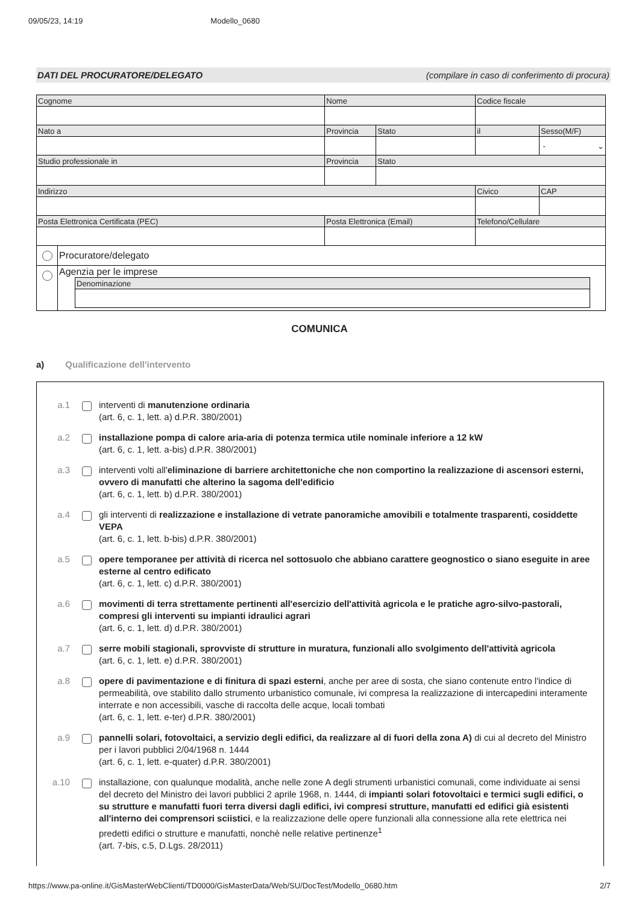09/05/23, 14:19 Modello_0680
DATI DEL PROCURATORE/DELEGATO (compilare in caso di conferimento di procura)
| Cognome | | Nome | | Codice fiscale | |
| Nato a | | Provincia | Stato | il | Sesso(M/F) |
| | | | | | - ⌄ |
| Studio professionale in | | Provincia | Stato | | |
| Indirizzo | | | | Civico | CAP |
| Posta Elettronica Certificata (PEC) | | Posta Elettronica (Email) | | Telefono/Cellulare | |
| | Procuratore/delegato | | | | |
| | Agenzia per le imprese / Denominazione / | | | | |
COMUNICA
a) Qualificazione dell'intervento
a.1 interventi di manutenzione ordinaria
(art. 6, c. 1, lett. a) d.P.R. 380/2001)
a.2 installazione pompa di calore aria-aria di potenza termica utile nominale inferiore a 12 kW
(art. 6, c. 1, lett. a-bis) d.P.R. 380/2001)
a.3 interventi volti all'eliminazione di barriere architettoniche che non comportino la realizzazione di ascensori esterni, ovvero di manufatti che alterino la sagoma dell'edificio
(art. 6, c. 1, lett. b) d.P.R. 380/2001)
a.4 gli interventi di realizzazione e installazione di vetrate panoramiche amovibili e totalmente trasparenti, cosiddette VEPA
(art. 6, c. 1, lett. b-bis) d.P.R. 380/2001)
a.5 opere temporanee per attività di ricerca nel sottosuolo che abbiano carattere geognostico o siano eseguite in aree esterne al centro edificato
(art. 6, c. 1, lett. c) d.P.R. 380/2001)
a.6 movimenti di terra strettamente pertinenti all'esercizio dell'attività agricola e le pratiche agro-silvo-pastorali, compresi gli interventi su impianti idraulici agrari
(art. 6, c. 1, lett. d) d.P.R. 380/2001)
a.7 serre mobili stagionali, sprovviste di strutture in muratura, funzionali allo svolgimento dell'attività agricola
(art. 6, c. 1, lett. e) d.P.R. 380/2001)
a.8 opere di pavimentazione e di finitura di spazi esterni, anche per aree di sosta, che siano contenute entro l'indice di permeabilità, ove stabilito dallo strumento urbanistico comunale, ivi compresa la realizzazione di intercapedini interamente interrate e non accessibili, vasche di raccolta delle acque, locali tombati
(art. 6, c. 1, lett. e-ter) d.P.R. 380/2001)
a.9 pannelli solari, fotovoltaici, a servizio degli edifici, da realizzare al di fuori della zona A) di cui al decreto del Ministro per i lavori pubblici 2/04/1968 n. 1444
(art. 6, c. 1, lett. e-quater) d.P.R. 380/2001)
a.10 installazione, con qualunque modalità, anche nelle zone A degli strumenti urbanistici comunali, come individuate ai sensi del decreto del Ministro dei lavori pubblici 2 aprile 1968, n. 1444, di impianti solari fotovoltaici e termici sugli edifici, o su strutture e manufatti fuori terra diversi dagli edifici, ivi compresi strutture, manufatti ed edifici già esistenti all'interno dei comprensori sciistici, e la realizzazione delle opere funzionali alla connessione alla rete elettrica nei predetti edifici o strutture e manufatti, nonchè nelle relative pertinenze<sup>1</sup>
(art. 7-bis, c.5, D.Lgs. 28/2011)
https://www.pa-online.it/GisMasterWebClienti/TD0000/GisMasterData/Web/SU/DocTest/Modello_0680.htm 2/7